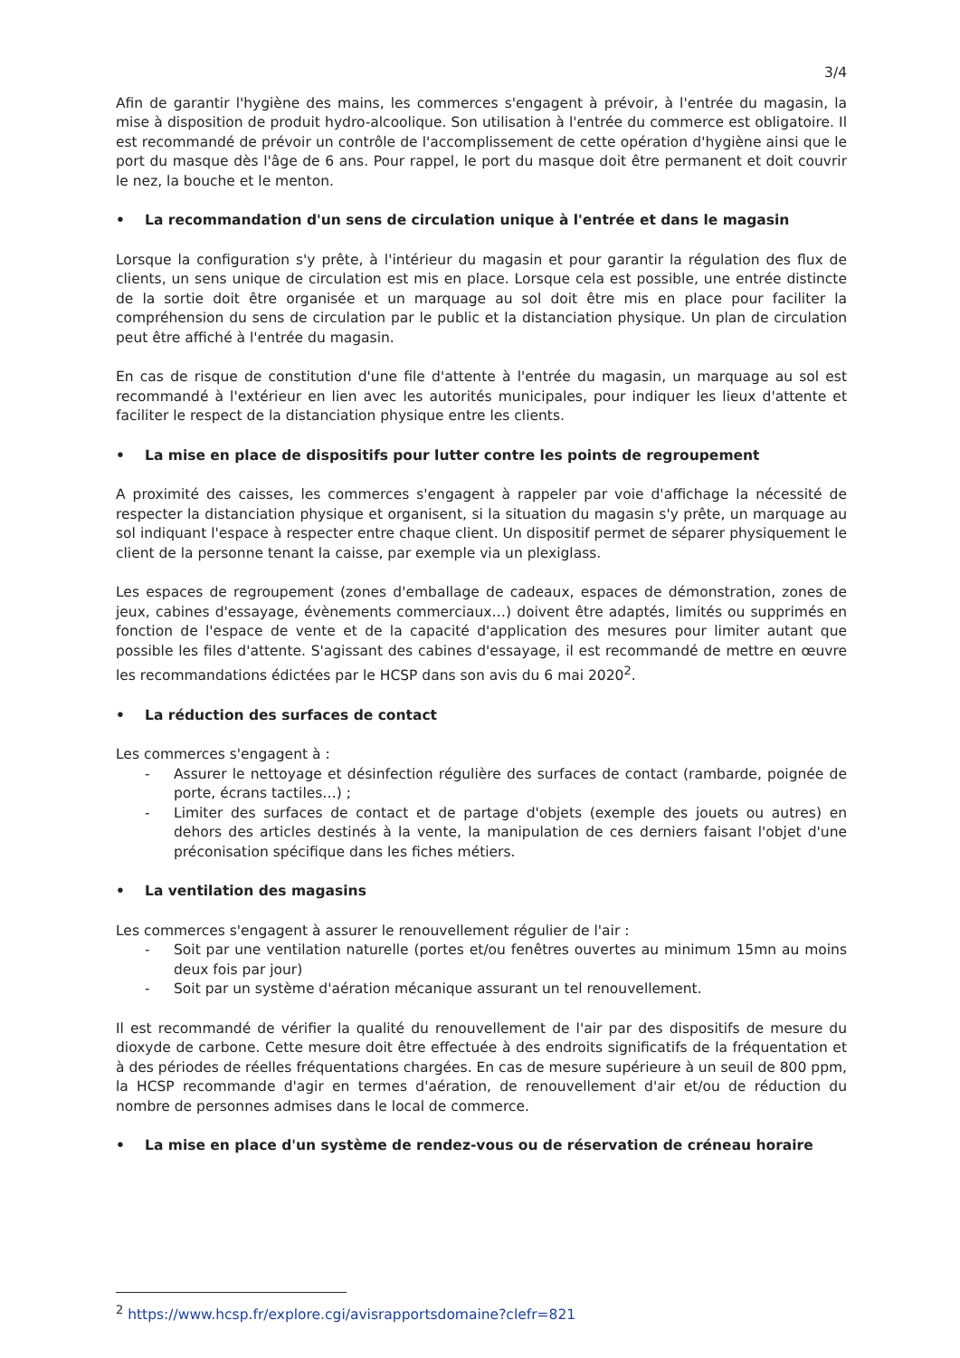3/4
Afin de garantir l'hygiène des mains, les commerces s'engagent à prévoir, à l'entrée du magasin, la mise à disposition de produit hydro-alcoolique. Son utilisation à l'entrée du commerce est obligatoire. Il est recommandé de prévoir un contrôle de l'accomplissement de cette opération d'hygiène ainsi que le port du masque dès l'âge de 6 ans. Pour rappel, le port du masque doit être permanent et doit couvrir le nez, la bouche et le menton.
• La recommandation d'un sens de circulation unique à l'entrée et dans le magasin
Lorsque la configuration s'y prête, à l'intérieur du magasin et pour garantir la régulation des flux de clients, un sens unique de circulation est mis en place. Lorsque cela est possible, une entrée distincte de la sortie doit être organisée et un marquage au sol doit être mis en place pour faciliter la compréhension du sens de circulation par le public et la distanciation physique. Un plan de circulation peut être affiché à l'entrée du magasin.
En cas de risque de constitution d'une file d'attente à l'entrée du magasin, un marquage au sol est recommandé à l'extérieur en lien avec les autorités municipales, pour indiquer les lieux d'attente et faciliter le respect de la distanciation physique entre les clients.
• La mise en place de dispositifs pour lutter contre les points de regroupement
A proximité des caisses, les commerces s'engagent à rappeler par voie d'affichage la nécessité de respecter la distanciation physique et organisent, si la situation du magasin s'y prête, un marquage au sol indiquant l'espace à respecter entre chaque client. Un dispositif permet de séparer physiquement le client de la personne tenant la caisse, par exemple via un plexiglass.
Les espaces de regroupement (zones d'emballage de cadeaux, espaces de démonstration, zones de jeux, cabines d'essayage, évènements commerciaux…) doivent être adaptés, limités ou supprimés en fonction de l'espace de vente et de la capacité d'application des mesures pour limiter autant que possible les files d'attente. S'agissant des cabines d'essayage, il est recommandé de mettre en œuvre les recommandations édictées par le HCSP dans son avis du 6 mai 2020<sup>2</sup>.
• La réduction des surfaces de contact
Les commerces s'engagent à :
- Assurer le nettoyage et désinfection régulière des surfaces de contact (rambarde, poignée de porte, écrans tactiles…) ;
- Limiter des surfaces de contact et de partage d'objets (exemple des jouets ou autres) en dehors des articles destinés à la vente, la manipulation de ces derniers faisant l'objet d'une préconisation spécifique dans les fiches métiers.
• La ventilation des magasins
Les commerces s'engagent à assurer le renouvellement régulier de l'air :
- Soit par une ventilation naturelle (portes et/ou fenêtres ouvertes au minimum 15mn au moins deux fois par jour)
- Soit par un système d'aération mécanique assurant un tel renouvellement.
Il est recommandé de vérifier la qualité du renouvellement de l'air par des dispositifs de mesure du dioxyde de carbone. Cette mesure doit être effectuée à des endroits significatifs de la fréquentation et à des périodes de réelles fréquentations chargées. En cas de mesure supérieure à un seuil de 800 ppm, la HCSP recommande d'agir en termes d'aération, de renouvellement d'air et/ou de réduction du nombre de personnes admises dans le local de commerce.
• La mise en place d'un système de rendez-vous ou de réservation de créneau horaire
<sup>2</sup> https://www.hcsp.fr/explore.cgi/avisrapportsdomaine?clefr=821